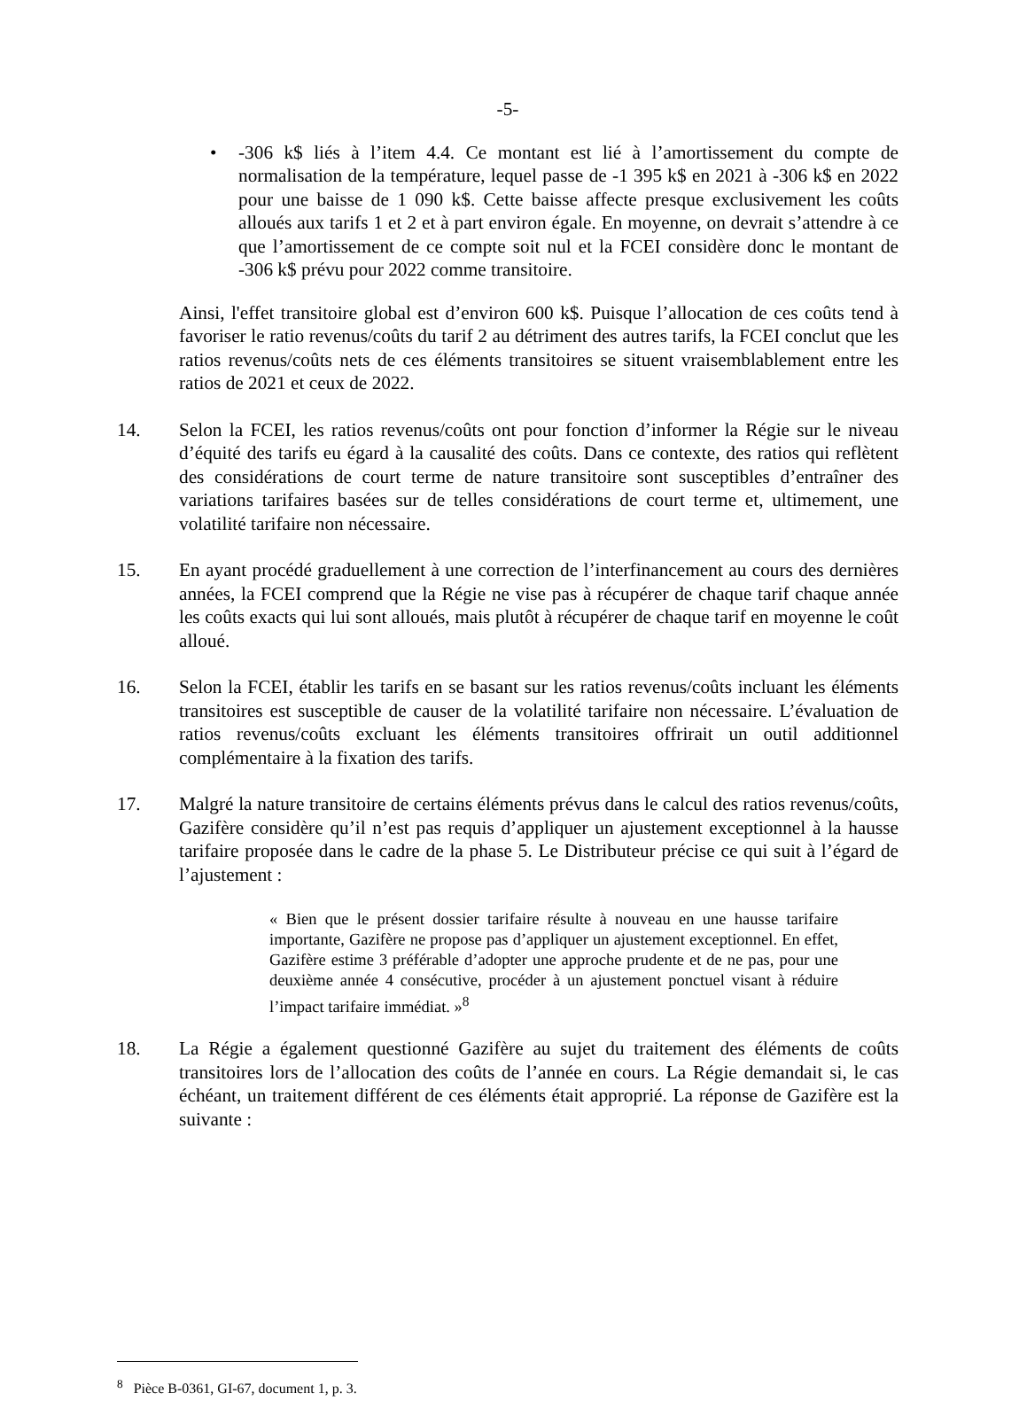-5-
• -306 k$ liés à l’item 4.4. Ce montant est lié à l’amortissement du compte de normalisation de la température, lequel passe de -1 395 k$ en 2021 à -306 k$ en 2022 pour une baisse de 1 090 k$. Cette baisse affecte presque exclusivement les coûts alloués aux tarifs 1 et 2 et à part environ égale. En moyenne, on devrait s’attendre à ce que l’amortissement de ce compte soit nul et la FCEI considère donc le montant de -306 k$ prévu pour 2022 comme transitoire.
Ainsi, l'effet transitoire global est d’environ 600 k$. Puisque l’allocation de ces coûts tend à favoriser le ratio revenus/coûts du tarif 2 au détriment des autres tarifs, la FCEI conclut que les ratios revenus/coûts nets de ces éléments transitoires se situent vraisemblablement entre les ratios de 2021 et ceux de 2022.
14. Selon la FCEI, les ratios revenus/coûts ont pour fonction d’informer la Régie sur le niveau d’équité des tarifs eu égard à la causalité des coûts. Dans ce contexte, des ratios qui reflètent des considérations de court terme de nature transitoire sont susceptibles d’entraîner des variations tarifaires basées sur de telles considérations de court terme et, ultimement, une volatilité tarifaire non nécessaire.
15. En ayant procédé graduellement à une correction de l’interfinancement au cours des dernières années, la FCEI comprend que la Régie ne vise pas à récupérer de chaque tarif chaque année les coûts exacts qui lui sont alloués, mais plutôt à récupérer de chaque tarif en moyenne le coût alloué.
16. Selon la FCEI, établir les tarifs en se basant sur les ratios revenus/coûts incluant les éléments transitoires est susceptible de causer de la volatilité tarifaire non nécessaire. L’évaluation de ratios revenus/coûts excluant les éléments transitoires offrirait un outil additionnel complémentaire à la fixation des tarifs.
17. Malgré la nature transitoire de certains éléments prévus dans le calcul des ratios revenus/coûts, Gazifère considère qu’il n’est pas requis d’appliquer un ajustement exceptionnel à la hausse tarifaire proposée dans le cadre de la phase 5. Le Distributeur précise ce qui suit à l’égard de l’ajustement :
« Bien que le présent dossier tarifaire résulte à nouveau en une hausse tarifaire importante, Gazifère ne propose pas d’appliquer un ajustement exceptionnel. En effet, Gazifère estime 3 préférable d’adopter une approche prudente et de ne pas, pour une deuxième année 4 consécutive, procéder à un ajustement ponctuel visant à réduire l’impact tarifaire immédiat. »<sup>8</sup>
18. La Régie a également questionné Gazifère au sujet du traitement des éléments de coûts transitoires lors de l’allocation des coûts de l’année en cours. La Régie demandait si, le cas échéant, un traitement différent de ces éléments était approprié. La réponse de Gazifère est la suivante :
<sup>8</sup> Pièce B-0361, GI-67, document 1, p. 3.